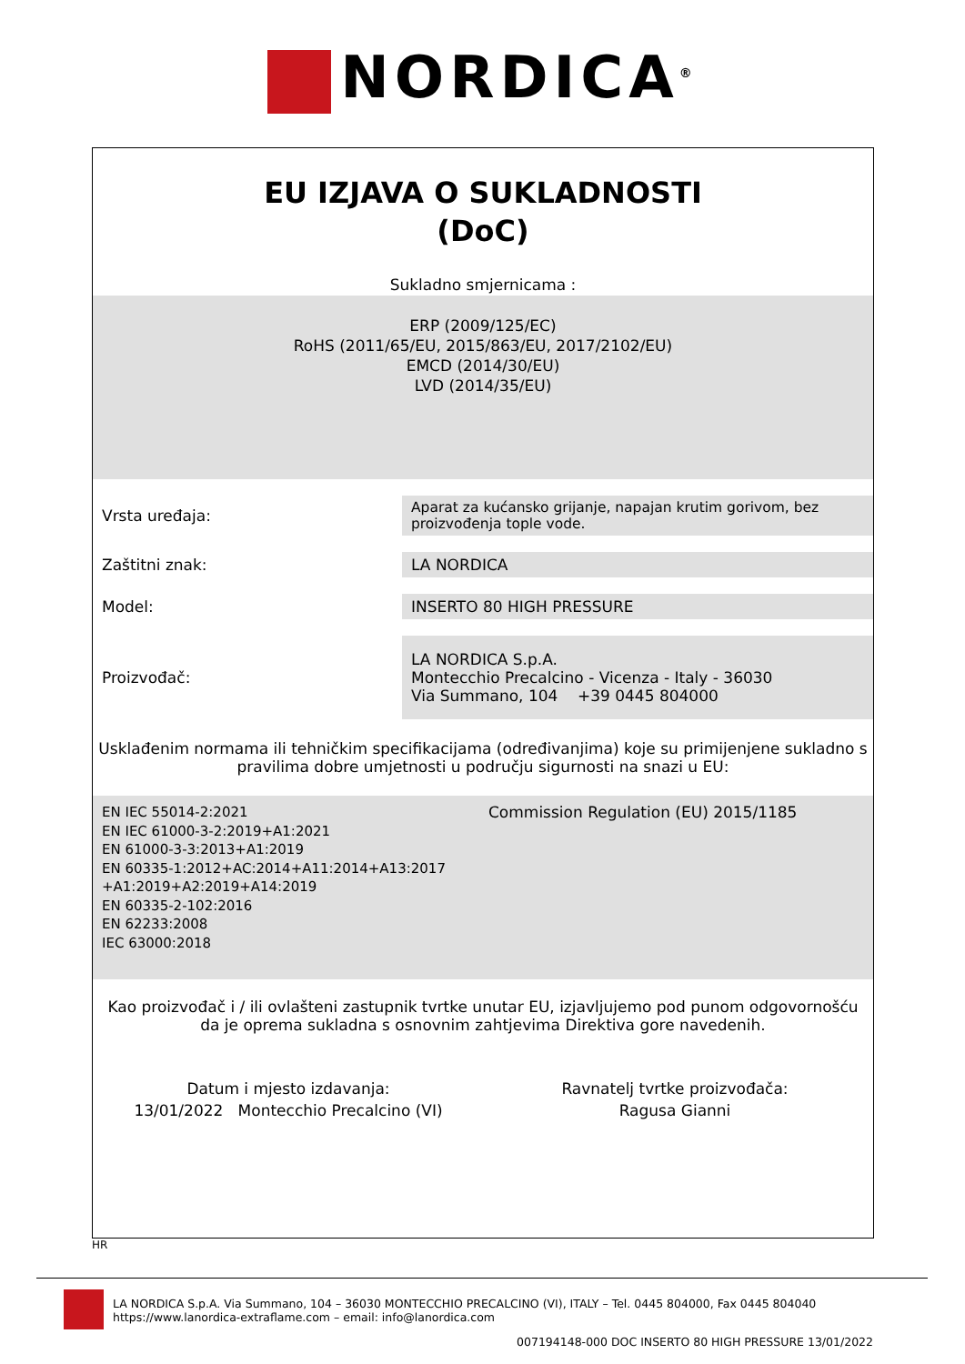NORDICA<sup>®</sup>
EU IZJAVA O SUKLADNOSTI
(DoC)
Sukladno smjernicama :
ERP (2009/125/EC)
RoHS (2011/65/EU, 2015/863/EU, 2017/2102/EU)
EMCD (2014/30/EU)
LVD (2014/35/EU)
| Vrsta uređaja: | Aparat za kućansko grijanje, napajan krutim gorivom, bez proizvođenja tople vode. |
| Zaštitni znak: | LA NORDICA |
| Model: | INSERTO 80 HIGH PRESSURE |
| Proizvođač: | LA NORDICA S.p.A. Montecchio Precalcino - Vicenza - Italy - 36030 Via Summano, 104 +39 0445 804000 |
Usklađenim normama ili tehničkim specifikacijama (određivanjima) koje su primijenjene sukladno s pravilima dobre umjetnosti u području sigurnosti na snazi u EU:
EN IEC 55014-2:2021
EN IEC 61000-3-2:2019+A1:2021
EN 61000-3-3:2013+A1:2019
EN 60335-1:2012+AC:2014+A11:2014+A13:2017
+A1:2019+A2:2019+A14:2019
EN 60335-2-102:2016
EN 62233:2008
IEC 63000:2018
Commission Regulation (EU) 2015/1185
Kao proizvođač i / ili ovlašteni zastupnik tvrtke unutar EU, izjavljujemo pod punom odgovornošću da je oprema sukladna s osnovnim zahtjevima Direktiva gore navedenih.
Datum i mjesto izdavanja:
13/01/2022 Montecchio Precalcino (VI)
Ravnatelj tvrtke proizvođača:
Ragusa Gianni
HR
LA NORDICA S.p.A. Via Summano, 104 – 36030 MONTECCHIO PRECALCINO (VI), ITALY – Tel. 0445 804000, Fax 0445 804040
https://www.lanordica-extraflame.com – email: info@lanordica.com
007194148-000 DOC INSERTO 80 HIGH PRESSURE 13/01/2022